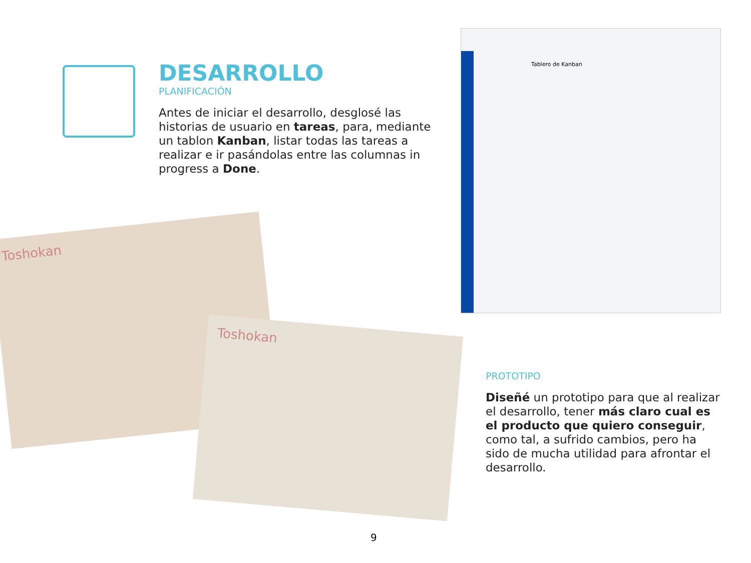DESARROLLO
PLANIFICACIÓN
Antes de iniciar el desarrollo, desglosé las historias de usuario en tareas, para, mediante un tablon Kanban, listar todas las tareas a realizar e ir pasándolas entre las columnas in progress a Done.
Tablero de Kanban
Toshokan
Toshokan
PROTOTIPO
Diseñé un prototipo para que al realizar el desarrollo, tener más claro cual es el producto que quiero conseguir, como tal, a sufrido cambios, pero ha sido de mucha utilidad para afrontar el desarrollo.
9